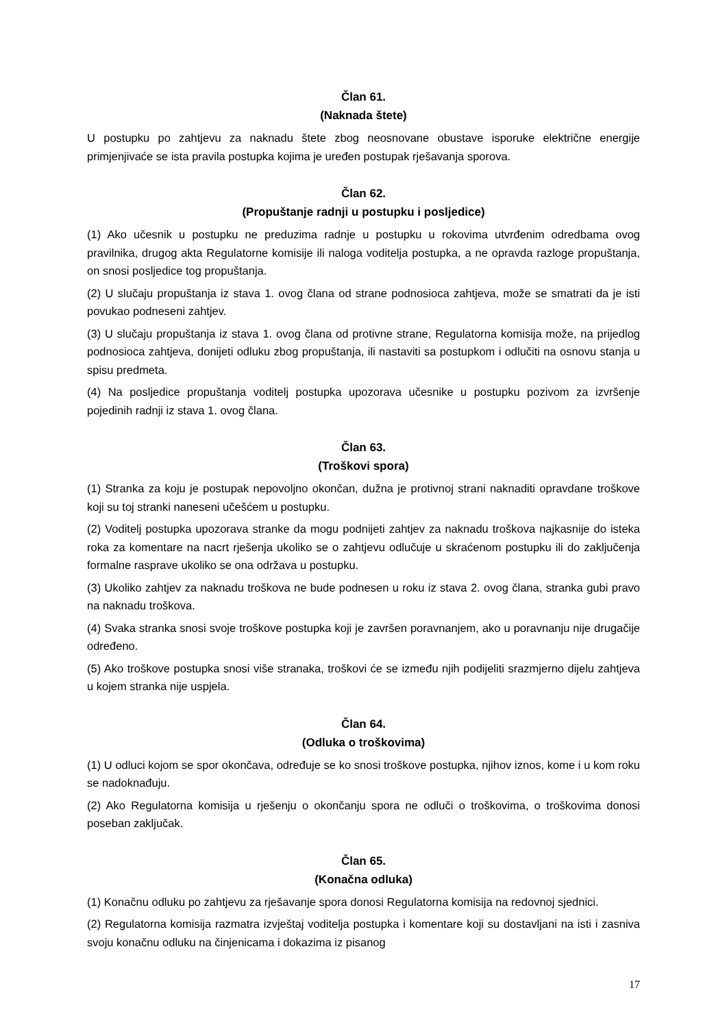Član 61.
(Naknada štete)
U postupku po zahtjevu za naknadu štete zbog neosnovane obustave isporuke električne energije primjenjivaće se ista pravila postupka kojima je uređen postupak rješavanja sporova.
Član 62.
(Propuštanje radnji u postupku i posljedice)
(1) Ako učesnik u postupku ne preduzima radnje u postupku u rokovima utvrđenim odredbama ovog pravilnika, drugog akta Regulatorne komisije ili naloga voditelja postupka, a ne opravda razloge propuštanja, on snosi posljedice tog propuštanja.
(2) U slučaju propuštanja iz stava 1. ovog člana od strane podnosioca zahtjeva, može se smatrati da je isti povukao podneseni zahtjev.
(3) U slučaju propuštanja iz stava 1. ovog člana od protivne strane, Regulatorna komisija može, na prijedlog podnosioca zahtjeva, donijeti odluku zbog propuštanja, ili nastaviti sa postupkom i odlučiti na osnovu stanja u spisu predmeta.
(4) Na posljedice propuštanja voditelj postupka upozorava učesnike u postupku pozivom za izvršenje pojedinih radnji iz stava 1. ovog člana.
Član 63.
(Troškovi spora)
(1) Stranka za koju je postupak nepovoljno okončan, dužna je protivnoj strani naknaditi opravdane troškove koji su toj stranki naneseni učešćem u postupku.
(2) Voditelj postupka upozorava stranke da mogu podnijeti zahtjev za naknadu troškova najkasnije do isteka roka za komentare na nacrt rješenja ukoliko se o zahtjevu odlučuje u skraćenom postupku ili do zaključenja formalne rasprave ukoliko se ona održava u postupku.
(3) Ukoliko zahtjev za naknadu troškova ne bude podnesen u roku iz stava 2. ovog člana, stranka gubi pravo na naknadu troškova.
(4) Svaka stranka snosi svoje troškove postupka koji je završen poravnanjem, ako u poravnanju nije drugačije određeno.
(5) Ako troškove postupka snosi više stranaka, troškovi će se između njih podijeliti srazmjerno dijelu zahtjeva u kojem stranka nije uspjela.
Član 64.
(Odluka o troškovima)
(1) U odluci kojom se spor okončava, određuje se ko snosi troškove postupka, njihov iznos, kome i u kom roku se nadoknađuju.
(2) Ako Regulatorna komisija u rješenju o okončanju spora ne odluči o troškovima, o troškovima donosi poseban zaključak.
Član 65.
(Konačna odluka)
(1) Konačnu odluku po zahtjevu za rješavanje spora donosi Regulatorna komisija na redovnoj sjednici.
(2) Regulatorna komisija razmatra izvještaj voditelja postupka i komentare koji su dostavljani na isti i zasniva svoju konačnu odluku na činjenicama i dokazima iz pisanog
17